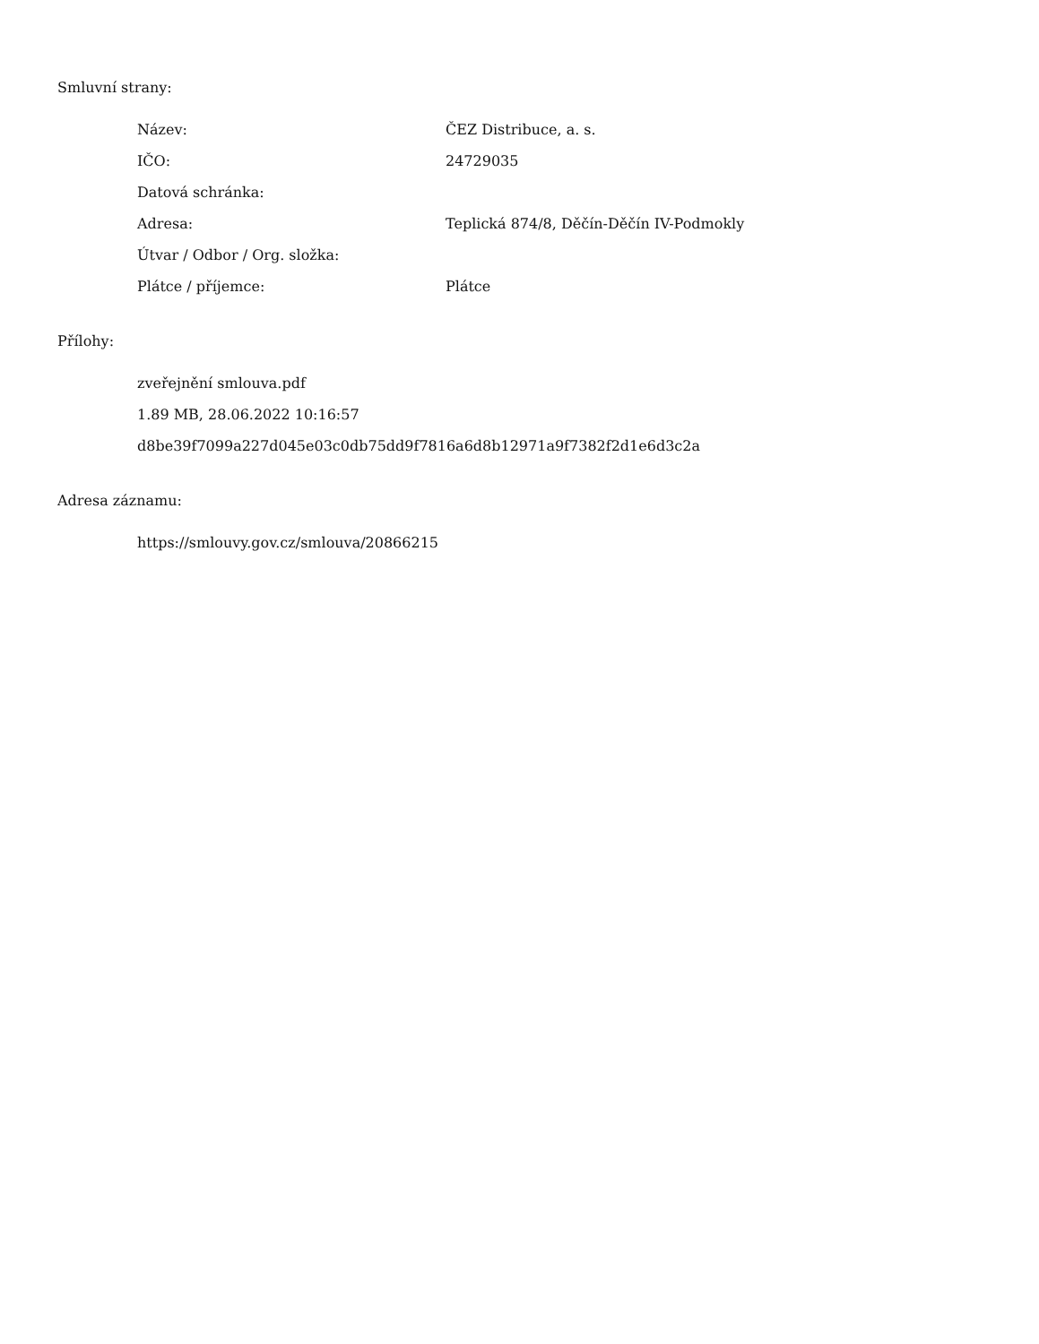Smluvní strany:
Název: ČEZ Distribuce, a. s.
IČO: 24729035
Datová schránka:
Adresa: Teplická 874/8, Děčín-Děčín IV-Podmokly
Útvar / Odbor / Org. složka:
Plátce / příjemce: Plátce
Přílohy:
zveřejnění smlouva.pdf
1.89 MB, 28.06.2022 10:16:57
d8be39f7099a227d045e03c0db75dd9f7816a6d8b12971a9f7382f2d1e6d3c2a
Adresa záznamu:
https://smlouvy.gov.cz/smlouva/20866215